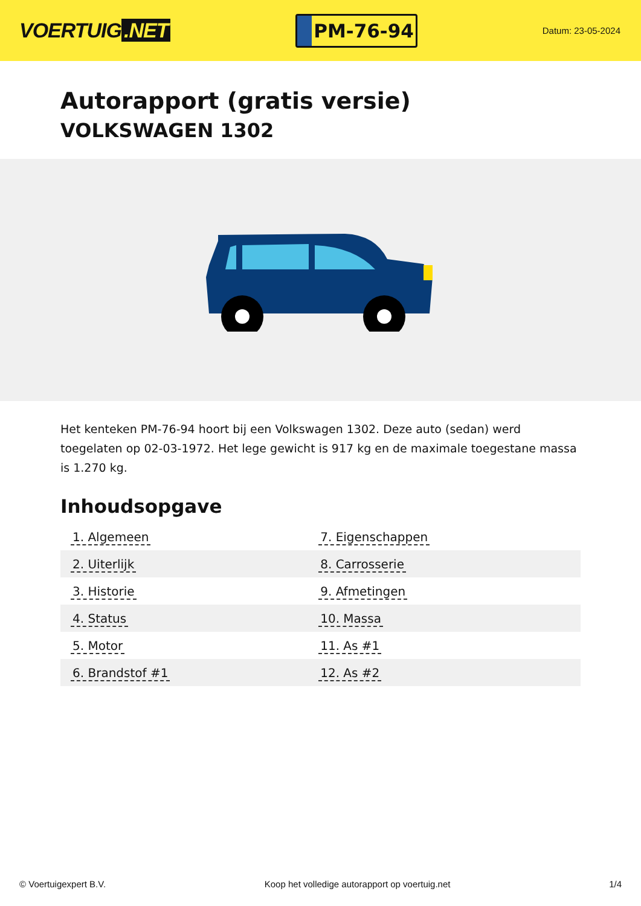VOERTUIG.NET
PM-76-94
Datum: 23-05-2024
Autorapport (gratis versie)
VOLKSWAGEN 1302
Het kenteken PM-76-94 hoort bij een Volkswagen 1302. Deze auto (sedan) werd toegelaten op 02-03-1972. Het lege gewicht is 917 kg en de maximale toegestane massa is 1.270 kg.
Inhoudsopgave
| 1. Algemeen | 7. Eigenschappen |
| 2. Uiterlijk | 8. Carrosserie |
| 3. Historie | 9. Afmetingen |
| 4. Status | 10. Massa |
| 5. Motor | 11. As #1 |
| 6. Brandstof #1 | 12. As #2 |
© Voertuigexpert B.V. Koop het volledige autorapport op voertuig.net 1/4